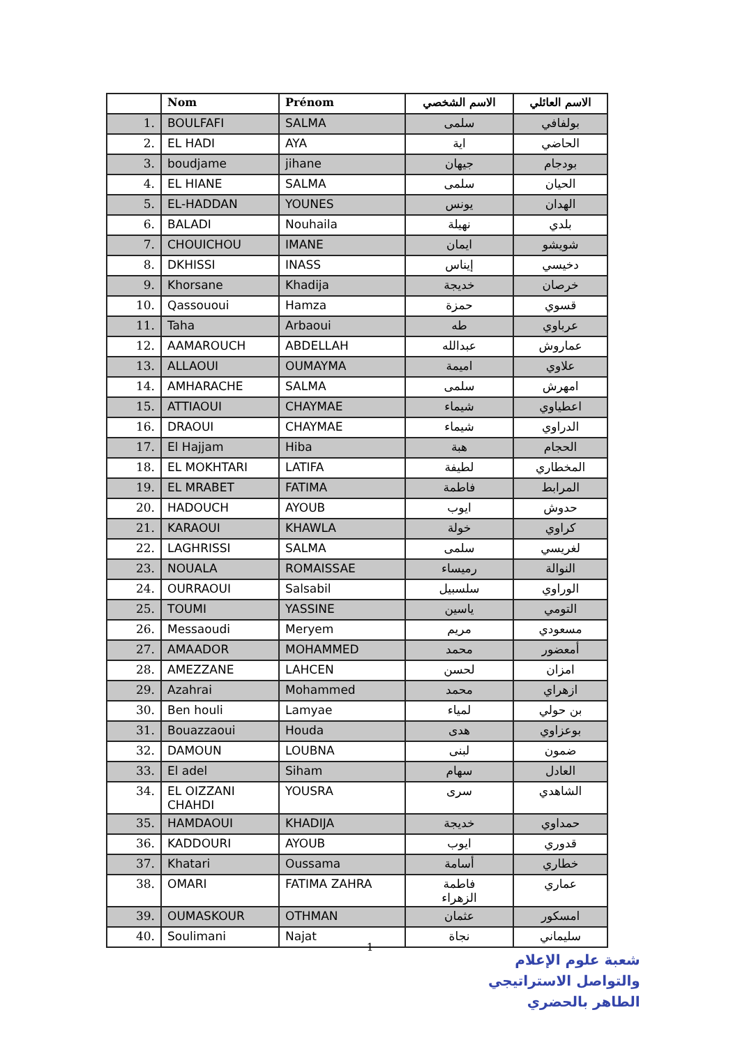| | Nom | Prénom | الاسم الشخصي | الاسم العائلي |
| --- | --- | --- | --- | --- |
| 1. | BOULFAFI | SALMA | سلمى | بولفافي |
| 2. | EL HADI | AYA | اية | الحاضي |
| 3. | boudjame | jihane | جيهان | بودجام |
| 4. | EL HIANE | SALMA | سلمى | الحيان |
| 5. | EL-HADDAN | YOUNES | يونس | الهدان |
| 6. | BALADI | Nouhaila | نهيلة | بلدي |
| 7. | CHOUICHOU | IMANE | ايمان | شويشو |
| 8. | DKHISSI | INASS | إيناس | دخيسي |
| 9. | Khorsane | Khadija | خديجة | خرصان |
| 10. | Qassououi | Hamza | حمزة | قسوي |
| 11. | Taha | Arbaoui | طه | عرباوي |
| 12. | AAMAROUCH | ABDELLAH | عبدالله | عماروش |
| 13. | ALLAOUI | OUMAYMA | اميمة | علاوي |
| 14. | AMHARACHE | SALMA | سلمى | امهرش |
| 15. | ATTIAOUI | CHAYMAE | شيماء | اعطياوي |
| 16. | DRAOUI | CHAYMAE | شيماء | الدراوي |
| 17. | El Hajjam | Hiba | هبة | الحجام |
| 18. | EL MOKHTARI | LATIFA | لطيفة | المخطاري |
| 19. | EL MRABET | FATIMA | فاطمة | المرابط |
| 20. | HADOUCH | AYOUB | ايوب | حدوش |
| 21. | KARAOUI | KHAWLA | خولة | كراوي |
| 22. | LAGHRISSI | SALMA | سلمى | لغريسي |
| 23. | NOUALA | ROMAISSAE | رميساء | النوالة |
| 24. | OURRAOUI | Salsabil | سلسبيل | الوراوي |
| 25. | TOUMI | YASSINE | ياسين | التومي |
| 26. | Messaoudi | Meryem | مريم | مسعودي |
| 27. | AMAADOR | MOHAMMED | محمد | أمعضور |
| 28. | AMEZZANE | LAHCEN | لحسن | امزان |
| 29. | Azahrai | Mohammed | محمد | ازهراي |
| 30. | Ben houli | Lamyae | لمياء | بن حولي |
| 31. | Bouazzaoui | Houda | هدى | بوعزاوي |
| 32. | DAMOUN | LOUBNA | لبنى | ضمون |
| 33. | El adel | Siham | سهام | العادل |
| 34. | EL OIZZANI CHAHDI | YOUSRA | سرى | الشاهدي |
| 35. | HAMDAOUI | KHADIJA | خديجة | حمداوي |
| 36. | KADDOURI | AYOUB | ايوب | قدوري |
| 37. | Khatari | Oussama | أسامة | خطاري |
| 38. | OMARI | FATIMA ZAHRA | فاطمة الزهراء | عماري |
| 39. | OUMASKOUR | OTHMAN | عثمان | امسكور |
| 40. | Soulimani | Najat | نجاة | سليماني |
1
شعبة علوم الإعلام
والتواصل الاستراتيجي
الطاهر بالحضري